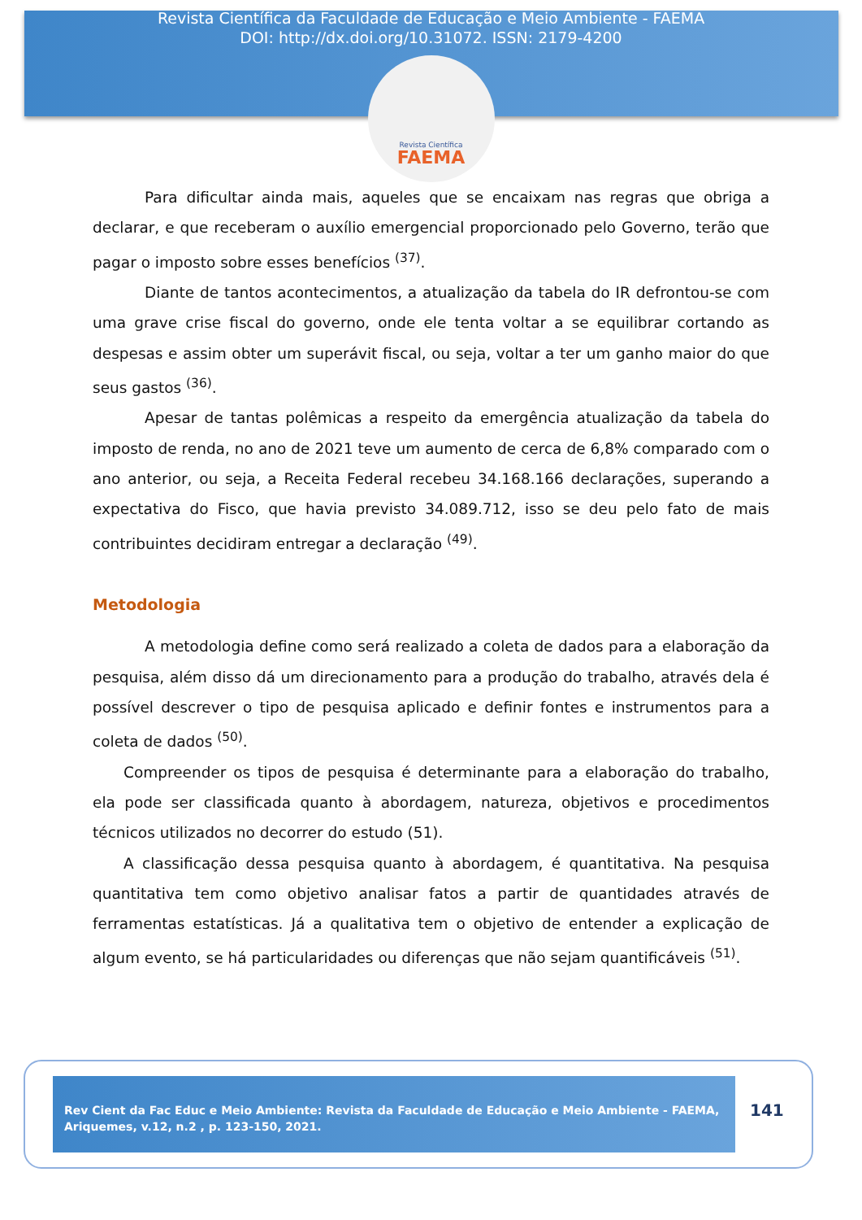Revista Científica da Faculdade de Educação e Meio Ambiente - FAEMA
DOI: http://dx.doi.org/10.31072. ISSN: 2179-4200
Revista Científica
FAEMA
Para dificultar ainda mais, aqueles que se encaixam nas regras que obriga a declarar, e que receberam o auxílio emergencial proporcionado pelo Governo, terão que pagar o imposto sobre esses benefícios <sup>(37)</sup>.
Diante de tantos acontecimentos, a atualização da tabela do IR defrontou-se com uma grave crise fiscal do governo, onde ele tenta voltar a se equilibrar cortando as despesas e assim obter um superávit fiscal, ou seja, voltar a ter um ganho maior do que seus gastos <sup>(36)</sup>.
Apesar de tantas polêmicas a respeito da emergência atualização da tabela do imposto de renda, no ano de 2021 teve um aumento de cerca de 6,8% comparado com o ano anterior, ou seja, a Receita Federal recebeu 34.168.166 declarações, superando a expectativa do Fisco, que havia previsto 34.089.712, isso se deu pelo fato de mais contribuintes decidiram entregar a declaração <sup>(49)</sup>.
Metodologia
A metodologia define como será realizado a coleta de dados para a elaboração da pesquisa, além disso dá um direcionamento para a produção do trabalho, através dela é possível descrever o tipo de pesquisa aplicado e definir fontes e instrumentos para a coleta de dados <sup>(50)</sup>.
Compreender os tipos de pesquisa é determinante para a elaboração do trabalho, ela pode ser classificada quanto à abordagem, natureza, objetivos e procedimentos técnicos utilizados no decorrer do estudo (51).
A classificação dessa pesquisa quanto à abordagem, é quantitativa. Na pesquisa quantitativa tem como objetivo analisar fatos a partir de quantidades através de ferramentas estatísticas. Já a qualitativa tem o objetivo de entender a explicação de algum evento, se há particularidades ou diferenças que não sejam quantificáveis <sup>(51)</sup>.
Rev Cient da Fac Educ e Meio Ambiente: Revista da Faculdade de Educação e Meio Ambiente - FAEMA, Ariquemes, v.12, n.2 , p. 123-150, 2021.
141